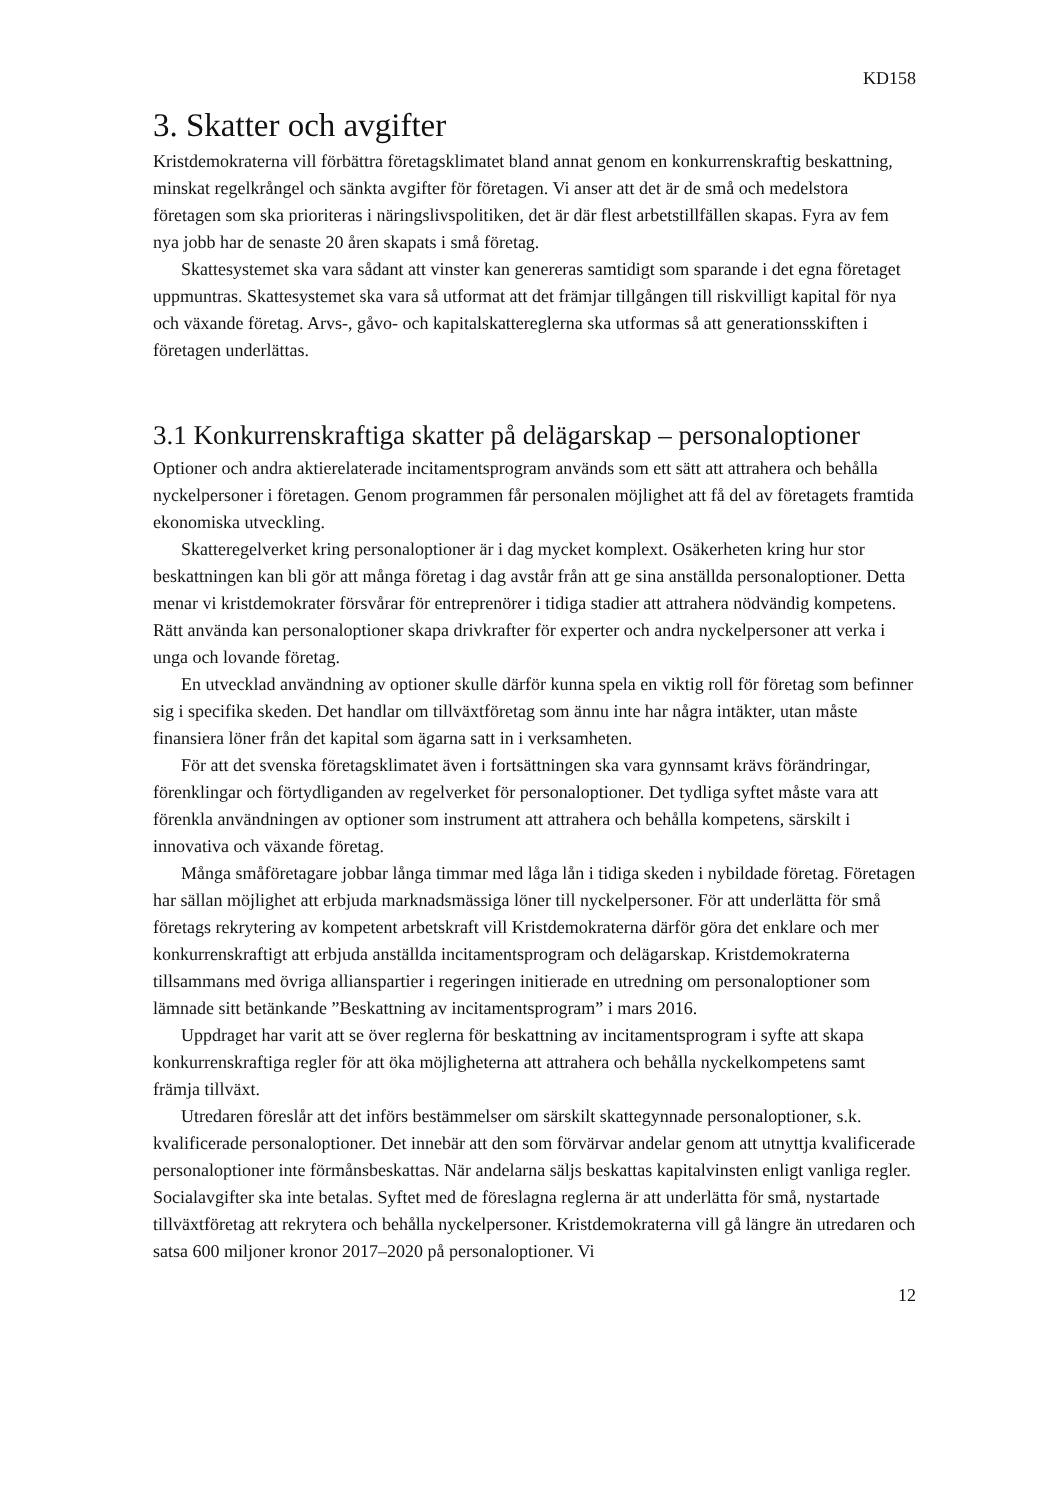KD158
3. Skatter och avgifter
Kristdemokraterna vill förbättra företagsklimatet bland annat genom en konkurrenskraftig beskattning, minskat regelkrångel och sänkta avgifter för företagen. Vi anser att det är de små och medelstora företagen som ska prioriteras i näringslivspolitiken, det är där flest arbetstillfällen skapas. Fyra av fem nya jobb har de senaste 20 åren skapats i små företag.
Skattesystemet ska vara sådant att vinster kan genereras samtidigt som sparande i det egna företaget uppmuntras. Skattesystemet ska vara så utformat att det främjar tillgången till riskvilligt kapital för nya och växande företag. Arvs-, gåvo- och kapitalskattereglerna ska utformas så att generationsskiften i företagen underlättas.
3.1 Konkurrenskraftiga skatter på delägarskap – personaloptioner
Optioner och andra aktierelaterade incitamentsprogram används som ett sätt att attrahera och behålla nyckelpersoner i företagen. Genom programmen får personalen möjlighet att få del av företagets framtida ekonomiska utveckling.
Skatteregelverket kring personaloptioner är i dag mycket komplext. Osäkerheten kring hur stor beskattningen kan bli gör att många företag i dag avstår från att ge sina anställda personaloptioner. Detta menar vi kristdemokrater försvårar för entreprenörer i tidiga stadier att attrahera nödvändig kompetens. Rätt använda kan personaloptioner skapa drivkrafter för experter och andra nyckelpersoner att verka i unga och lovande företag.
En utvecklad användning av optioner skulle därför kunna spela en viktig roll för företag som befinner sig i specifika skeden. Det handlar om tillväxtföretag som ännu inte har några intäkter, utan måste finansiera löner från det kapital som ägarna satt in i verksamheten.
För att det svenska företagsklimatet även i fortsättningen ska vara gynnsamt krävs förändringar, förenklingar och förtydliganden av regelverket för personaloptioner. Det tydliga syftet måste vara att förenkla användningen av optioner som instrument att attrahera och behålla kompetens, särskilt i innovativa och växande företag.
Många småföretagare jobbar långa timmar med låga lån i tidiga skeden i nybildade företag. Företagen har sällan möjlighet att erbjuda marknadsmässiga löner till nyckelpersoner. För att underlätta för små företags rekrytering av kompetent arbetskraft vill Kristdemokraterna därför göra det enklare och mer konkurrenskraftigt att erbjuda anställda incitamentsprogram och delägarskap. Kristdemokraterna tillsammans med övriga allianspartier i regeringen initierade en utredning om personaloptioner som lämnade sitt betänkande ”Beskattning av incitamentsprogram” i mars 2016.
Uppdraget har varit att se över reglerna för beskattning av incitamentsprogram i syfte att skapa konkurrenskraftiga regler för att öka möjligheterna att attrahera och behålla nyckelkompetens samt främja tillväxt.
Utredaren föreslår att det införs bestämmelser om särskilt skattegynnade personaloptioner, s.k. kvalificerade personaloptioner. Det innebär att den som förvärvar andelar genom att utnyttja kvalificerade personaloptioner inte förmånsbeskattas. När andelarna säljs beskattas kapitalvinsten enligt vanliga regler. Socialavgifter ska inte betalas. Syftet med de föreslagna reglerna är att underlätta för små, nystartade tillväxtföretag att rekrytera och behålla nyckelpersoner. Kristdemokraterna vill gå längre än utredaren och satsa 600 miljoner kronor 2017–2020 på personaloptioner. Vi
12